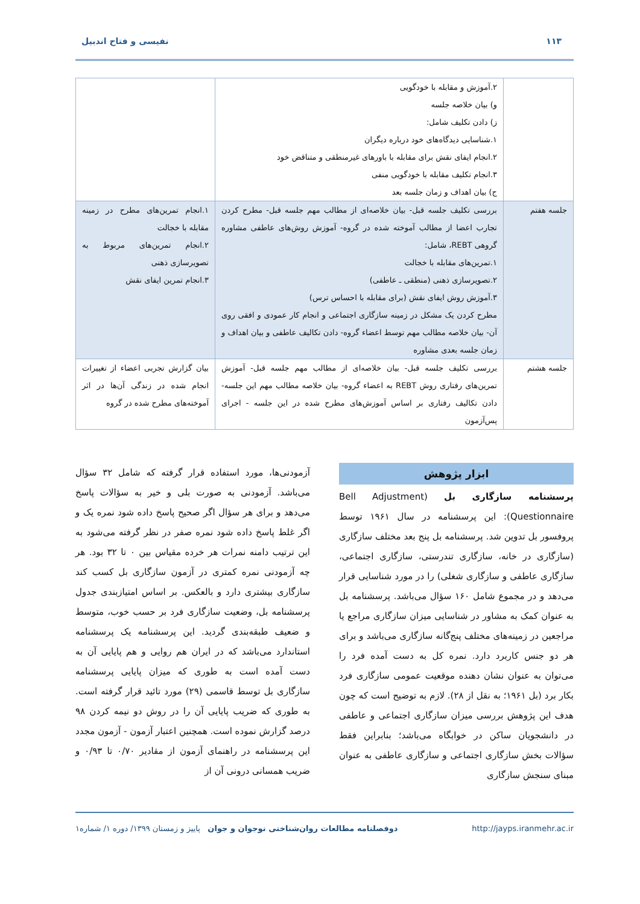۱۱۳ نفیسی و فتاح اندبیل
| | ۲.آموزش و مقابله با خودگویی و) بیان خلاصه جلسه ز) دادن تکلیف شامل: ۱.شناسایی دیدگاه‌های خود درباره دیگران ۲.انجام ایفای نقش برای مقابله با باورهای غیرمنطقی و متناقض خود ۳.انجام تکلیف مقابله با خودگویی منفی ج) بیان اهداف و زمان جلسه بعد | |
| جلسه هفتم | بررسی تکلیف جلسه قبل- بیان خلاصه‌ای از مطالب مهم جلسه قبل- مطرح کردن تجارب اعضا از مطالب آموخته شده در گروه- آموزش روش‌های عاطفی مشاوره گروهی REBT، شامل: ۱.تمرین‌های مقابله با خجالت ۲.تصویرسازی ذهنی (منطقی ـ عاطفی) ۳.آموزش روش ایفای نقش (برای مقابله با احساس ترس) مطرح کردن یک مشکل در زمینه سازگاری اجتماعی و انجام کار عمودی و افقی روی آن- بیان خلاصه مطالب مهم توسط اعضاء گروه- دادن تکالیف عاطفی و بیان اهداف و زمان جلسه بعدی مشاوره | ۱.انجام تمرین‌های مطرح در زمینه مقابله با خجالت ۲.انجام تمرین‌های مربوط به تصویرسازی ذهنی ۳.انجام تمرین ایفای نقش |
| جلسه هشتم | بررسی تکلیف جلسه قبل- بیان خلاصه‌ای از مطالب مهم جلسه قبل- آموزش تمرین‌های رفتاری روش REBT به اعضاء گروه- بیان خلاصه مطالب مهم این جلسه- دادن تکالیف رفتاری بر اساس آموزش‌های مطرح شده در این جلسه - اجرای پس‌آزمون | بیان گزارش تجربی اعضاء از تغییرات انجام شده در زندگی آن‌ها در اثر آموخته‌های مطرح شده در گروه |
ابزار پژوهش
پرسشنامه سازگاری بل (Bell Adjustment Questionnaire): این پرسشنامه در سال ۱۹۶۱ توسط پروفسور بل تدوین شد. پرسشنامه بل پنج بعد مختلف سازگاری (سازگاری در خانه، سازگاری تندرستی، سازگاری اجتماعی، سازگاری عاطفی و سازگاری شغلی) را در مورد شناسایی قرار می‌دهد و در مجموع شامل ۱۶۰ سؤال می‌باشد. پرسشنامه بل به عنوان کمک به مشاور در شناسایی میزان سازگاری مراجع یا مراجعین در زمینه‌های مختلف پنج‌گانه سازگاری می‌باشد و برای هر دو جنس کاربرد دارد. نمره کل به دست آمده فرد را می‌توان به عنوان نشان دهنده موقعیت عمومی سازگاری فرد بکار برد (بل ۱۹۶۱؛ به نقل از ۲۸). لازم به توضیح است که چون هدف این پژوهش بررسی میزان سازگاری اجتماعی و عاطفی در دانشجویان ساکن در خوابگاه می‌باشد؛ بنابراین فقط سؤالات بخش سازگاری اجتماعی و سازگاری عاطفی به عنوان مبنای سنجش سازگاری
آزمودنی‌ها، مورد استفاده قرار گرفته که شامل ۳۲ سؤال می‌باشد. آزمودنی به صورت بلی و خیر به سؤالات پاسخ می‌دهد و برای هر سؤال اگر صحیح پاسخ داده شود نمره یک و اگر غلط پاسخ داده شود نمره صفر در نظر گرفته می‌شود به این ترتیب دامنه نمرات هر خرده مقیاس بین ۰ تا ۳۲ بود. هر چه آزمودنی نمره کمتری در آزمون سازگاری بل کسب کند سازگاری بیشتری دارد و بالعکس. بر اساس امتیازبندی جدول پرسشنامه بل، وضعیت سازگاری فرد بر حسب خوب، متوسط و ضعیف طبقه‌بندی گردید. این پرسشنامه یک پرسشنامه استاندارد می‌باشد که در ایران هم روایی و هم پایایی آن به دست آمده است به طوری که میزان پایایی پرسشنامه سازگاری بل توسط قاسمی (۲۹) مورد تائید قرار گرفته است. به طوری که ضریب پایایی آن را در روش دو نیمه کردن ۹۸ درصد گزارش نموده است. همچنین اعتبار آزمون - آزمون مجدد این پرسشنامه در راهنمای آزمون از مقادیر ۰/۷۰ تا ۰/۹۳ و ضریب همسانی درونی آن از
http://jayps.iranmehr.ac.ir دوفصلنامه مطالعات روان‌شناختی نوجوان و جوان پاییز و زمستان ۱۳۹۹/ دوره ۱/ شماره۱